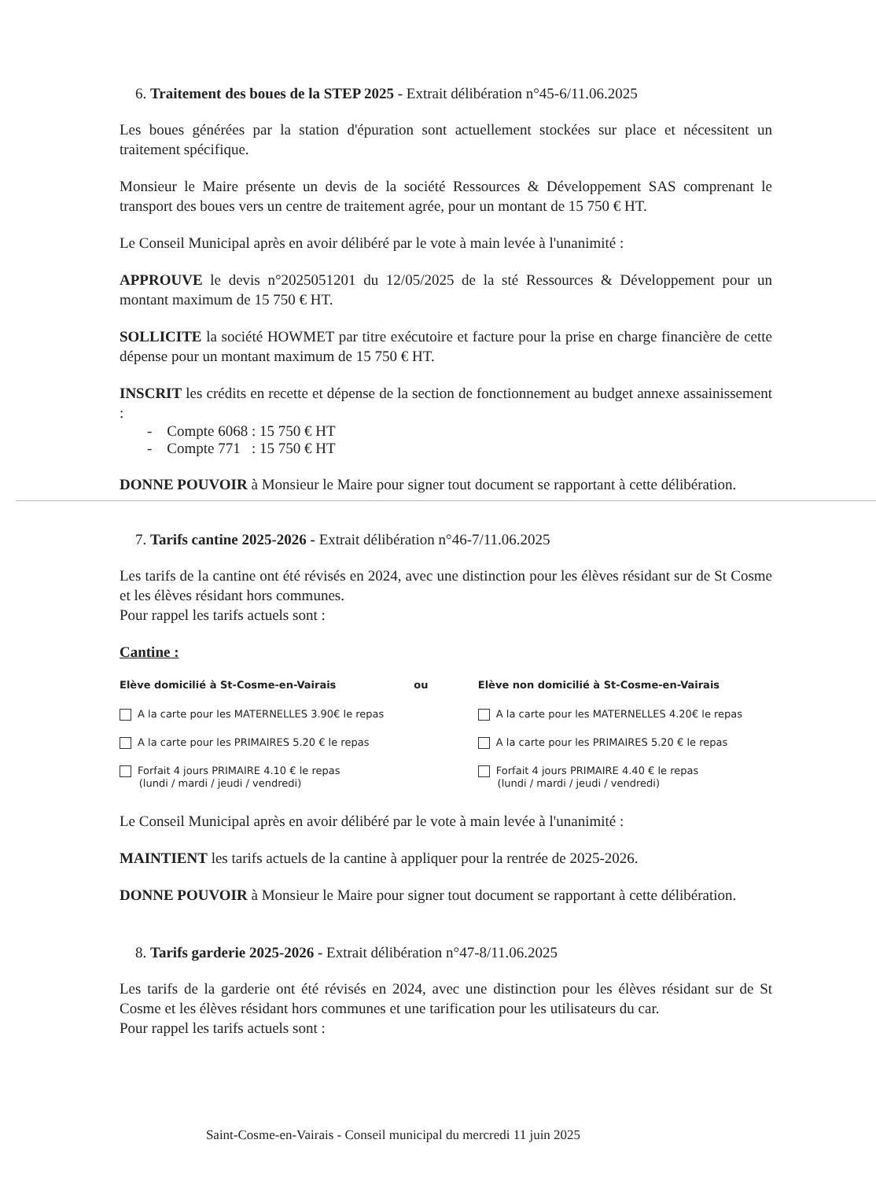6. Traitement des boues de la STEP 2025 - Extrait délibération n°45-6/11.06.2025
Les boues générées par la station d'épuration sont actuellement stockées sur place et nécessitent un traitement spécifique.
Monsieur le Maire présente un devis de la société Ressources & Développement SAS comprenant le transport des boues vers un centre de traitement agrée, pour un montant de 15 750 € HT.
Le Conseil Municipal après en avoir délibéré par le vote à main levée à l'unanimité :
APPROUVE le devis n°2025051201 du 12/05/2025 de la sté Ressources & Développement pour un montant maximum de 15 750 € HT.
SOLLICITE la société HOWMET par titre exécutoire et facture pour la prise en charge financière de cette dépense pour un montant maximum de 15 750 € HT.
INSCRIT les crédits en recette et dépense de la section de fonctionnement au budget annexe assainissement :
- Compte 6068 : 15 750 € HT
- Compte 771 : 15 750 € HT
DONNE POUVOIR à Monsieur le Maire pour signer tout document se rapportant à cette délibération.
7. Tarifs cantine 2025-2026 - Extrait délibération n°46-7/11.06.2025
Les tarifs de la cantine ont été révisés en 2024, avec une distinction pour les élèves résidant sur de St Cosme et les élèves résidant hors communes.
Pour rappel les tarifs actuels sont :
Cantine :
Elève domicilié à St-Cosme-en-Vairais
A la carte pour les MATERNELLES 3.90€ le repas
A la carte pour les PRIMAIRES 5.20 € le repas
Forfait 4 jours PRIMAIRE 4.10 € le repas
(lundi / mardi / jeudi / vendredi)
ou Elève non domicilié à St-Cosme-en-Vairais
A la carte pour les MATERNELLES 4.20€ le repas
A la carte pour les PRIMAIRES 5.20 € le repas
Forfait 4 jours PRIMAIRE 4.40 € le repas
(lundi / mardi / jeudi / vendredi)
Le Conseil Municipal après en avoir délibéré par le vote à main levée à l'unanimité :
MAINTIENT les tarifs actuels de la cantine à appliquer pour la rentrée de 2025-2026.
DONNE POUVOIR à Monsieur le Maire pour signer tout document se rapportant à cette délibération.
8. Tarifs garderie 2025-2026 - Extrait délibération n°47-8/11.06.2025
Les tarifs de la garderie ont été révisés en 2024, avec une distinction pour les élèves résidant sur de St Cosme et les élèves résidant hors communes et une tarification pour les utilisateurs du car.
Pour rappel les tarifs actuels sont :
Saint-Cosme-en-Vairais - Conseil municipal du mercredi 11 juin 2025